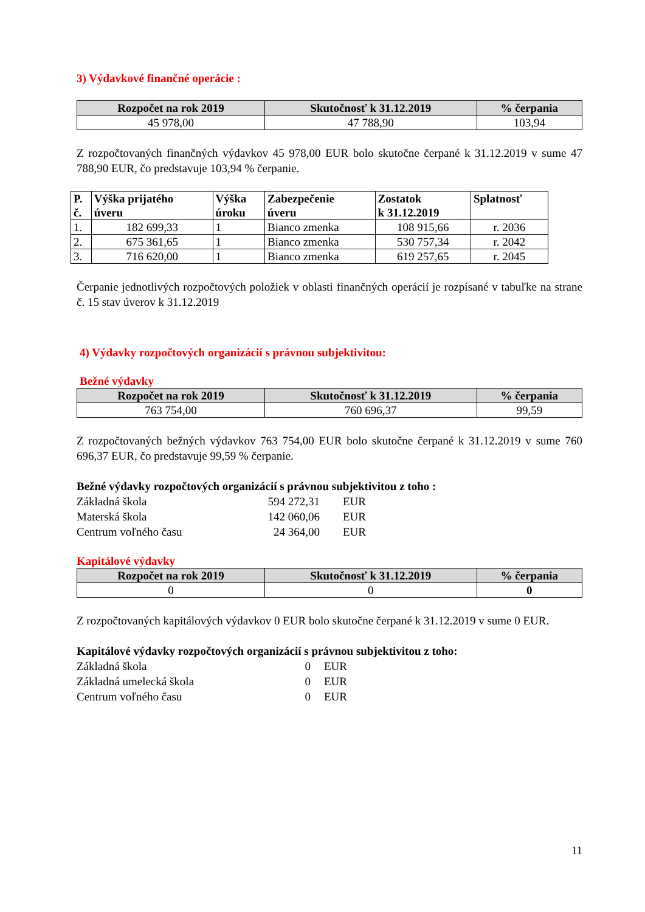3) Výdavkové finančné operácie :
| Rozpočet na rok 2019 | Skutočnosť k 31.12.2019 | % čerpania |
| --- | --- | --- |
| 45 978,00 | 47 788,90 | 103,94 |
Z rozpočtovaných finančných výdavkov 45 978,00 EUR bolo skutočne čerpané k 31.12.2019 v sume 47 788,90 EUR, čo predstavuje 103,94 % čerpanie.
| P. č. | Výška prijatého úveru | Výška úroku | Zabezpečenie úveru | Zostatok k 31.12.2019 | Splatnosť |
| --- | --- | --- | --- | --- | --- |
| 1. | 182 699,33 | 1 | Bianco zmenka | 108 915,66 | r. 2036 |
| 2. | 675 361,65 | 1 | Bianco zmenka | 530 757,34 | r. 2042 |
| 3. | 716 620,00 | 1 | Bianco zmenka | 619 257,65 | r. 2045 |
Čerpanie jednotlivých rozpočtových položiek v oblasti finančných operácií je rozpísané v tabuľke na strane č. 15 stav úverov k 31.12.2019
4) Výdavky rozpočtových organizácií s právnou subjektivitou:
Bežné výdavky
| Rozpočet na rok 2019 | Skutočnosť k 31.12.2019 | % čerpania |
| --- | --- | --- |
| 763 754,00 | 760 696,37 | 99,59 |
Z rozpočtovaných bežných výdavkov 763 754,00 EUR bolo skutočne čerpané k 31.12.2019 v sume 760 696,37 EUR, čo predstavuje 99,59 % čerpanie.
Bežné výdavky rozpočtových organizácií s právnou subjektivitou z toho :
Základná škola 594 272,31 EUR
Materská škola 142 060,06 EUR
Centrum voľného času 24 364,00 EUR
Kapitálové výdavky
| Rozpočet na rok 2019 | Skutočnosť k 31.12.2019 | % čerpania |
| --- | --- | --- |
| 0 | 0 | 0 |
Z rozpočtovaných kapitálových výdavkov 0 EUR bolo skutočne čerpané k 31.12.2019 v sume 0 EUR.
Kapitálové výdavky rozpočtových organizácií s právnou subjektivitou z toho:
Základná škola 0 EUR
Základná umelecká škola 0 EUR
Centrum voľného času 0 EUR
11